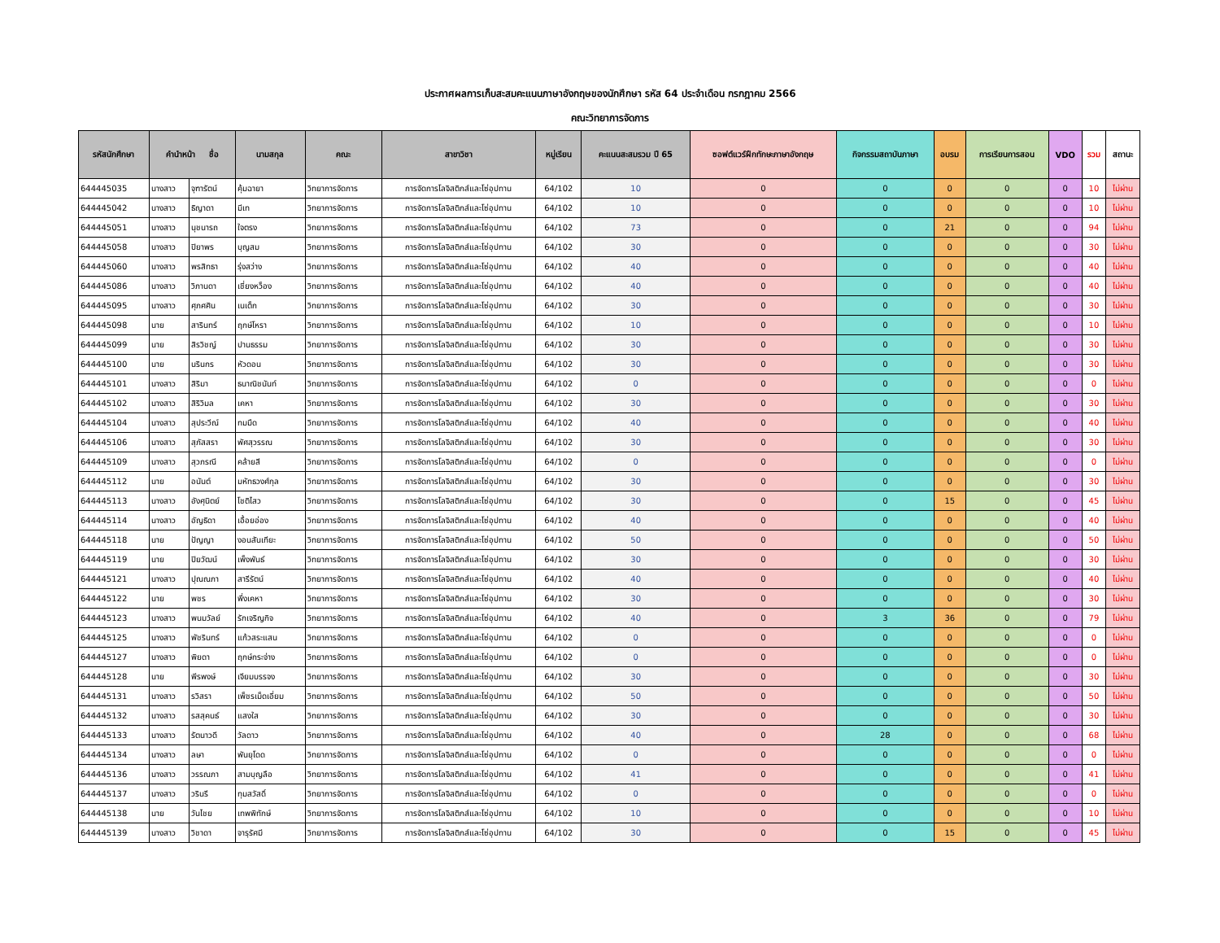ประกาศผลการเก็บสะสมคะแนนภาษาอังกฤษของนักศึกษา รหัส 64 ประจำเดือน กรกฎาคม 2566
คณะวิทยาการจัดการ
| รหัสนักศึกษา | คำนำหน้า ชื่อ | | นามสกุล | คณะ | สาขาวิชา | หมู่เรียน | คะแนนสะสมรวม ปี 65 | ซอฟต์แวร์ฝึกทักษะภาษาอังกฤษ | กิจกรรมสถาบันภาษา | อบรม | การเรียนการสอน | VDO | รวม | สถานะ |
| --- | --- | --- | --- | --- | --- | --- | --- | --- | --- | --- | --- | --- | --- | --- |
| 644445035 | นางสาว | จุฑารัตน์ | คุ้มฉายา | วิทยาการจัดการ | การจัดการโลจิสติกส์และโซ่อุปทาน | 64/102 | 10 | 0 | 0 | 0 | 0 | 0 | 10 | ไม่ผ่าน |
| 644445042 | นางสาว | ธิญาดา | มีเท | วิทยาการจัดการ | การจัดการโลจิสติกส์และโซ่อุปทาน | 64/102 | 10 | 0 | 0 | 0 | 0 | 0 | 10 | ไม่ผ่าน |
| 644445051 | นางสาว | นุชนารถ | ใจตรง | วิทยาการจัดการ | การจัดการโลจิสติกส์และโซ่อุปทาน | 64/102 | 73 | 0 | 0 | 21 | 0 | 0 | 94 | ไม่ผ่าน |
| 644445058 | นางสาว | ปิยาพร | บุญสม | วิทยาการจัดการ | การจัดการโลจิสติกส์และโซ่อุปทาน | 64/102 | 30 | 0 | 0 | 0 | 0 | 0 | 30 | ไม่ผ่าน |
| 644445060 | นางสาว | พรสิทธา | รุ่งสว่าง | วิทยาการจัดการ | การจัดการโลจิสติกส์และโซ่อุปทาน | 64/102 | 40 | 0 | 0 | 0 | 0 | 0 | 40 | ไม่ผ่าน |
| 644445086 | นางสาว | วิภานดา | เชี่ยงหว็อง | วิทยาการจัดการ | การจัดการโลจิสติกส์และโซ่อุปทาน | 64/102 | 40 | 0 | 0 | 0 | 0 | 0 | 40 | ไม่ผ่าน |
| 644445095 | นางสาว | ศุภศศิน | เนเต็ก | วิทยาการจัดการ | การจัดการโลจิสติกส์และโซ่อุปทาน | 64/102 | 30 | 0 | 0 | 0 | 0 | 0 | 30 | ไม่ผ่าน |
| 644445098 | นาย | สารินทร์ | ฤกษ์โหรา | วิทยาการจัดการ | การจัดการโลจิสติกส์และโซ่อุปทาน | 64/102 | 10 | 0 | 0 | 0 | 0 | 0 | 10 | ไม่ผ่าน |
| 644445099 | นาย | สิรวิชญ์ | ปานธรรม | วิทยาการจัดการ | การจัดการโลจิสติกส์และโซ่อุปทาน | 64/102 | 30 | 0 | 0 | 0 | 0 | 0 | 30 | ไม่ผ่าน |
| 644445100 | นาย | นรินกร | หัวดอน | วิทยาการจัดการ | การจัดการโลจิสติกส์และโซ่อุปทาน | 64/102 | 30 | 0 | 0 | 0 | 0 | 0 | 30 | ไม่ผ่าน |
| 644445101 | นางสาว | สิริมา | ธนาณิชนันท์ | วิทยาการจัดการ | การจัดการโลจิสติกส์และโซ่อุปทาน | 64/102 | 0 | 0 | 0 | 0 | 0 | 0 | 0 | ไม่ผ่าน |
| 644445102 | นางสาว | สิริวิมล | เคหา | วิทยาการจัดการ | การจัดการโลจิสติกส์และโซ่อุปทาน | 64/102 | 30 | 0 | 0 | 0 | 0 | 0 | 30 | ไม่ผ่าน |
| 644445104 | นางสาว | สุประวีณ์ | ทมมืด | วิทยาการจัดการ | การจัดการโลจิสติกส์และโซ่อุปทาน | 64/102 | 40 | 0 | 0 | 0 | 0 | 0 | 40 | ไม่ผ่าน |
| 644445106 | นางสาว | สุภัสสรา | พัศสุวรรณ | วิทยาการจัดการ | การจัดการโลจิสติกส์และโซ่อุปทาน | 64/102 | 30 | 0 | 0 | 0 | 0 | 0 | 30 | ไม่ผ่าน |
| 644445109 | นางสาว | สุวภรณี | คล้ายสี | วิทยาการจัดการ | การจัดการโลจิสติกส์และโซ่อุปทาน | 64/102 | 0 | 0 | 0 | 0 | 0 | 0 | 0 | ไม่ผ่าน |
| 644445112 | นาย | อนันต์ | มหัทธวงศ์กุล | วิทยาการจัดการ | การจัดการโลจิสติกส์และโซ่อุปทาน | 64/102 | 30 | 0 | 0 | 0 | 0 | 0 | 30 | ไม่ผ่าน |
| 644445113 | นางสาว | อังศุนิตย์ | โชติไสว | วิทยาการจัดการ | การจัดการโลจิสติกส์และโซ่อุปทาน | 64/102 | 30 | 0 | 0 | 15 | 0 | 0 | 45 | ไม่ผ่าน |
| 644445114 | นางสาว | อัญธิดา | เอื้อยอ่อง | วิทยาการจัดการ | การจัดการโลจิสติกส์และโซ่อุปทาน | 64/102 | 40 | 0 | 0 | 0 | 0 | 0 | 40 | ไม่ผ่าน |
| 644445118 | นาย | ปัญญา | งอนสันเทียะ | วิทยาการจัดการ | การจัดการโลจิสติกส์และโซ่อุปทาน | 64/102 | 50 | 0 | 0 | 0 | 0 | 0 | 50 | ไม่ผ่าน |
| 644445119 | นาย | ปิยวัฒน์ | เพ็งพันธ์ | วิทยาการจัดการ | การจัดการโลจิสติกส์และโซ่อุปทาน | 64/102 | 30 | 0 | 0 | 0 | 0 | 0 | 30 | ไม่ผ่าน |
| 644445121 | นางสาว | ปุณณภา | สารีรัตน์ | วิทยาการจัดการ | การจัดการโลจิสติกส์และโซ่อุปทาน | 64/102 | 40 | 0 | 0 | 0 | 0 | 0 | 40 | ไม่ผ่าน |
| 644445122 | นาย | พชร | พึ่งเคหา | วิทยาการจัดการ | การจัดการโลจิสติกส์และโซ่อุปทาน | 64/102 | 30 | 0 | 0 | 0 | 0 | 0 | 30 | ไม่ผ่าน |
| 644445123 | นางสาว | พนมวัลย์ | รักเจริญกิจ | วิทยาการจัดการ | การจัดการโลจิสติกส์และโซ่อุปทาน | 64/102 | 40 | 0 | 3 | 36 | 0 | 0 | 79 | ไม่ผ่าน |
| 644445125 | นางสาว | พัชรินทร์ | แก้วสระแสน | วิทยาการจัดการ | การจัดการโลจิสติกส์และโซ่อุปทาน | 64/102 | 0 | 0 | 0 | 0 | 0 | 0 | 0 | ไม่ผ่าน |
| 644445127 | นางสาว | พิยดา | ฤกษ์กระจ่าง | วิทยาการจัดการ | การจัดการโลจิสติกส์และโซ่อุปทาน | 64/102 | 0 | 0 | 0 | 0 | 0 | 0 | 0 | ไม่ผ่าน |
| 644445128 | นาย | พีรพงษ์ | เจียมบรรจง | วิทยาการจัดการ | การจัดการโลจิสติกส์และโซ่อุปทาน | 64/102 | 30 | 0 | 0 | 0 | 0 | 0 | 30 | ไม่ผ่าน |
| 644445131 | นางสาว | รวิสรา | เพ็ชรเม็ดเอี่ยม | วิทยาการจัดการ | การจัดการโลจิสติกส์และโซ่อุปทาน | 64/102 | 50 | 0 | 0 | 0 | 0 | 0 | 50 | ไม่ผ่าน |
| 644445132 | นางสาว | รสสุคนธ์ | แสงใส | วิทยาการจัดการ | การจัดการโลจิสติกส์และโซ่อุปทาน | 64/102 | 30 | 0 | 0 | 0 | 0 | 0 | 30 | ไม่ผ่าน |
| 644445133 | นางสาว | รัตนาวดี | วัลดาว | วิทยาการจัดการ | การจัดการโลจิสติกส์และโซ่อุปทาน | 64/102 | 40 | 0 | 28 | 0 | 0 | 0 | 68 | ไม่ผ่าน |
| 644445134 | นางสาว | ลษา | พันยุโดด | วิทยาการจัดการ | การจัดการโลจิสติกส์และโซ่อุปทาน | 64/102 | 0 | 0 | 0 | 0 | 0 | 0 | 0 | ไม่ผ่าน |
| 644445136 | นางสาว | วรรณภา | สามบุญลือ | วิทยาการจัดการ | การจัดการโลจิสติกส์และโซ่อุปทาน | 64/102 | 41 | 0 | 0 | 0 | 0 | 0 | 41 | ไม่ผ่าน |
| 644445137 | นางสาว | วรินรี | ทุมสวัสดิ์ | วิทยาการจัดการ | การจัดการโลจิสติกส์และโซ่อุปทาน | 64/102 | 0 | 0 | 0 | 0 | 0 | 0 | 0 | ไม่ผ่าน |
| 644445138 | นาย | วันไชย | เทพพิทักษ์ | วิทยาการจัดการ | การจัดการโลจิสติกส์และโซ่อุปทาน | 64/102 | 10 | 0 | 0 | 0 | 0 | 0 | 10 | ไม่ผ่าน |
| 644445139 | นางสาว | วิชาดา | จารุรัศมี | วิทยาการจัดการ | การจัดการโลจิสติกส์และโซ่อุปทาน | 64/102 | 30 | 0 | 0 | 15 | 0 | 0 | 45 | ไม่ผ่าน |